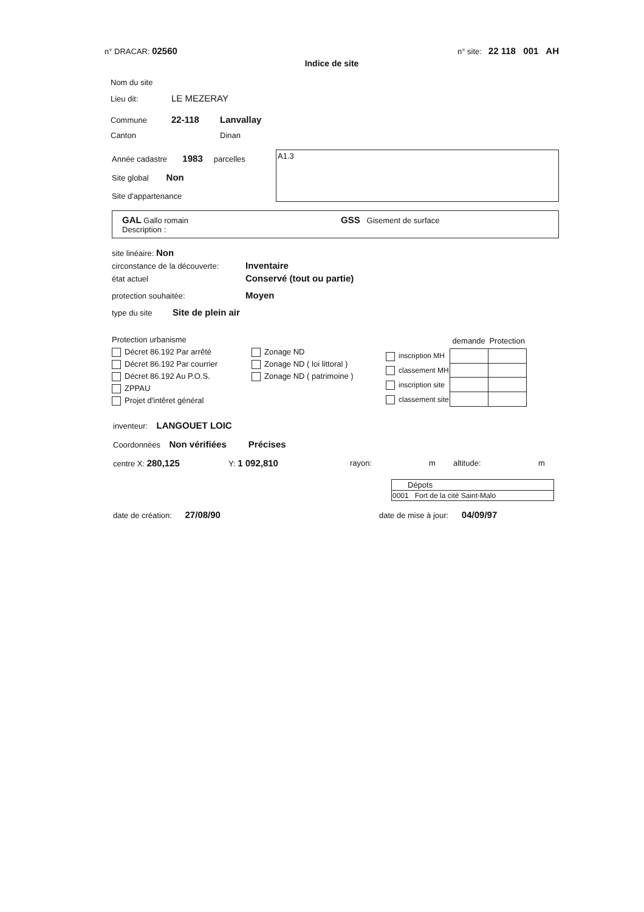n° DRACAR: 02560 n° site: 22 118 001 AH
Indice de site
Nom du site
Lieu dit: LE MEZERAY
Commune 22-118 Lanvallay
Canton Dinan
Année cadastre 1983 parcelles
Site global Non
Site d'appartenance
A1.3
GAL Gallo romain GSS Gisement de surface Description :
site linéaire: Non
circonstance de la découverte: Inventaire
état actuel Conservé (tout ou partie)
protection souhaitée: Moyen
type du site Site de plein air
Protection urbanisme
Décret 86.192 Par arrêté
Décret 86.192 Par courrier
Décret 86.192 Au P.O.S.
ZPPAU
Projet d'intêret général
Zonage ND
Zonage ND ( loi littoral )
Zonage ND ( patrimoine )
| | demande | Protection |
| --- | --- | --- |
| inscription MH | | |
| classement MH | | |
| inscription site | | |
| classement site | | |
inventeur: LANGOUET LOIC
Coordonnées Non vérifiées Précises
centre X: 280,125 Y: 1 092,810 rayon: m altitude: m
| Dépots |
| --- |
| 0001 Fort de la cité Saint-Malo |
date de création: 27/08/90 date de mise à jour: 04/09/97